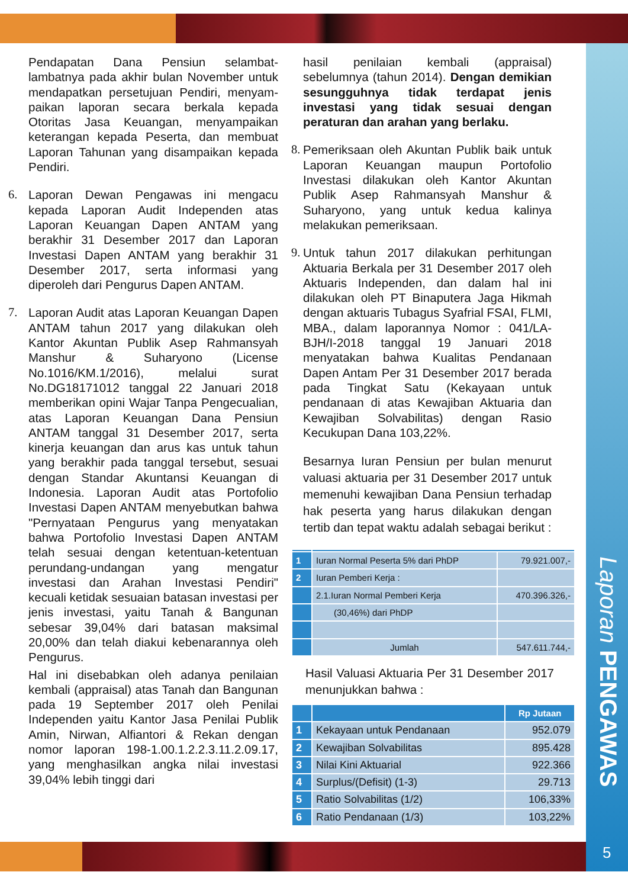Laporan PENGAWAS
5
Pendapatan Dana Pensiun selambat-lambatnya pada akhir bulan November untuk mendapatkan persetujuan Pendiri, menyam-paikan laporan secara berkala kepada Otoritas Jasa Keuangan, menyampaikan keterangan kepada Peserta, dan membuat Laporan Tahunan yang disampaikan kepada Pendiri.
6. Laporan Dewan Pengawas ini mengacu kepada Laporan Audit Independen atas Laporan Keuangan Dapen ANTAM yang berakhir 31 Desember 2017 dan Laporan Investasi Dapen ANTAM yang berakhir 31 Desember 2017, serta informasi yang diperoleh dari Pengurus Dapen ANTAM.
7. Laporan Audit atas Laporan Keuangan Dapen ANTAM tahun 2017 yang dilakukan oleh Kantor Akuntan Publik Asep Rahmansyah Manshur & Suharyono (License No.1016/KM.1/2016), melalui surat No.DG18171012 tanggal 22 Januari 2018 memberikan opini Wajar Tanpa Pengecualian, atas Laporan Keuangan Dana Pensiun ANTAM tanggal 31 Desember 2017, serta kinerja keuangan dan arus kas untuk tahun yang berakhir pada tanggal tersebut, sesuai dengan Standar Akuntansi Keuangan di Indonesia. Laporan Audit atas Portofolio Investasi Dapen ANTAM menyebutkan bahwa "Pernyataan Pengurus yang menyatakan bahwa Portofolio Investasi Dapen ANTAM telah sesuai dengan ketentuan-ketentuan perundang-undangan yang mengatur investasi dan Arahan Investasi Pendiri" kecuali ketidak sesuaian batasan investasi per jenis investasi, yaitu Tanah & Bangunan sebesar 39,04% dari batasan maksimal 20,00% dan telah diakui kebenarannya oleh Pengurus.
Hal ini disebabkan oleh adanya penilaian kembali (appraisal) atas Tanah dan Bangunan pada 19 September 2017 oleh Penilai Independen yaitu Kantor Jasa Penilai Publik Amin, Nirwan, Alfiantori & Rekan dengan nomor laporan 198-1.00.1.2.2.3.11.2.09.17, yang menghasilkan angka nilai investasi 39,04% lebih tinggi dari
hasil penilaian kembali (appraisal) sebelumnya (tahun 2014). Dengan demikian sesungguhnya tidak terdapat jenis investasi yang tidak sesuai dengan peraturan dan arahan yang berlaku.
8.
Pemeriksaan oleh Akuntan Publik baik untuk Laporan Keuangan maupun Portofolio Investasi dilakukan oleh Kantor Akuntan Publik Asep Rahmansyah Manshur & Suharyono, yang untuk kedua kalinya melakukan pemeriksaan.
9.
Untuk tahun 2017 dilakukan perhitungan Aktuaria Berkala per 31 Desember 2017 oleh Aktuaris Independen, dan dalam hal ini dilakukan oleh PT Binaputera Jaga Hikmah dengan aktuaris Tubagus Syafrial FSAI, FLMI, MBA., dalam laporannya Nomor : 041/LA-BJH/I-2018 tanggal 19 Januari 2018 menyatakan bahwa Kualitas Pendanaan Dapen Antam Per 31 Desember 2017 berada pada Tingkat Satu (Kekayaan untuk pendanaan di atas Kewajiban Aktuaria dan Kewajiban Solvabilitas) dengan Rasio Kecukupan Dana 103,22%.
Besarnya Iuran Pensiun per bulan menurut valuasi aktuaria per 31 Desember 2017 untuk memenuhi kewajiban Dana Pensiun terhadap hak peserta yang harus dilakukan dengan tertib dan tepat waktu adalah sebagai berikut :
| 1 | Iuran Normal Peserta 5% dari PhDP | 79.921.007,- |
| 2 | Iuran Pemberi Kerja : | |
| | 2.1.Iuran Normal Pemberi Kerja | 470.396.326,- |
| | (30,46%) dari PhDP | |
| | Jumlah | 547.611.744,- |
Hasil Valuasi Aktuaria Per 31 Desember 2017 menunjukkan bahwa :
| | | Rp Jutaan |
| 1 | Kekayaan untuk Pendanaan | 952.079 |
| 2 | Kewajiban Solvabilitas | 895.428 |
| 3 | Nilai Kini Aktuarial | 922.366 |
| 4 | Surplus/(Defisit) (1-3) | 29.713 |
| 5 | Ratio Solvabilitas (1/2) | 106,33% |
| 6 | Ratio Pendanaan (1/3) | 103,22% |